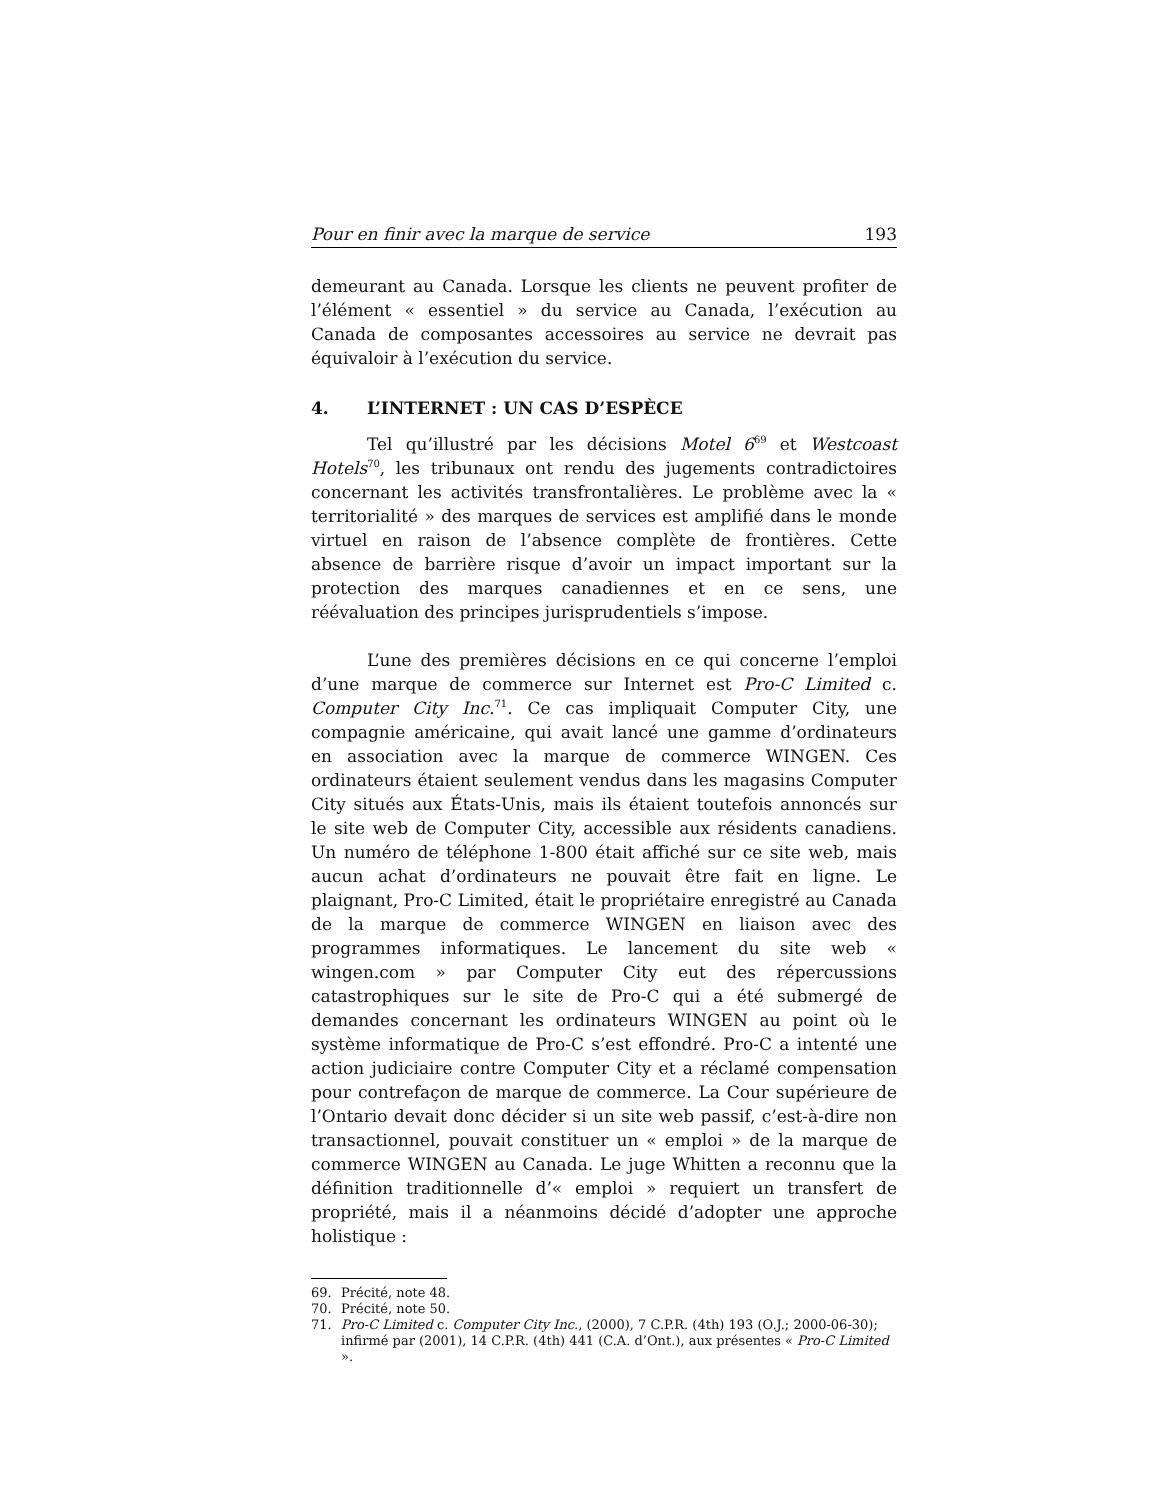Pour en finir avec la marque de service 193
demeurant au Canada. Lorsque les clients ne peuvent profiter de l’élément « essentiel » du service au Canada, l’exécution au Canada de composantes accessoires au service ne devrait pas équivaloir à l’exécution du service.
4. L’INTERNET : UN CAS D’ESPÈCE
Tel qu’illustré par les décisions Motel 6<sup>69</sup> et Westcoast Hotels<sup>70</sup>, les tribunaux ont rendu des jugements contradictoires concernant les activités transfrontalières. Le problème avec la « territorialité » des marques de services est amplifié dans le monde virtuel en raison de l’absence complète de frontières. Cette absence de barrière risque d’avoir un impact important sur la protection des marques canadiennes et en ce sens, une réévaluation des principes jurisprudentiels s’impose.
L’une des premières décisions en ce qui concerne l’emploi d’une marque de commerce sur Internet est Pro-C Limited c. Computer City Inc.<sup>71</sup>. Ce cas impliquait Computer City, une compagnie américaine, qui avait lancé une gamme d’ordinateurs en association avec la marque de commerce WINGEN. Ces ordinateurs étaient seulement vendus dans les magasins Computer City situés aux États-Unis, mais ils étaient toutefois annoncés sur le site web de Computer City, accessible aux résidents canadiens. Un numéro de téléphone 1-800 était affiché sur ce site web, mais aucun achat d’ordinateurs ne pouvait être fait en ligne. Le plaignant, Pro-C Limited, était le propriétaire enregistré au Canada de la marque de commerce WINGEN en liaison avec des programmes informatiques. Le lancement du site web « wingen.com » par Computer City eut des répercussions catastrophiques sur le site de Pro-C qui a été submergé de demandes concernant les ordinateurs WINGEN au point où le système informatique de Pro-C s’est effondré. Pro-C a intenté une action judiciaire contre Computer City et a réclamé compensation pour contrefaçon de marque de commerce. La Cour supérieure de l’Ontario devait donc décider si un site web passif, c’est-à-dire non transactionnel, pouvait constituer un « emploi » de la marque de commerce WINGEN au Canada. Le juge Whitten a reconnu que la définition traditionnelle d’« emploi » requiert un transfert de propriété, mais il a néanmoins décidé d’adopter une approche holistique :
69. Précité, note 48.
70. Précité, note 50.
71. Pro-C Limited c. Computer City Inc., (2000), 7 C.P.R. (4th) 193 (O.J.; 2000-06-30); infirmé par (2001), 14 C.P.R. (4th) 441 (C.A. d’Ont.), aux présentes « Pro-C Limited ».